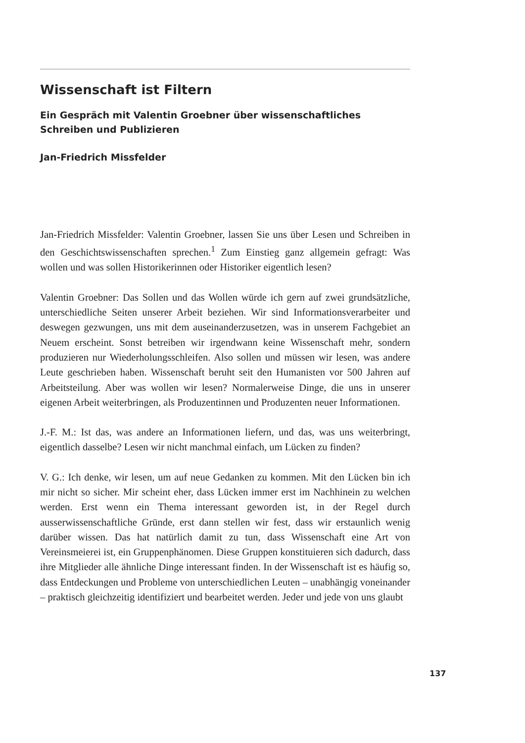Wissenschaft ist Filtern
Ein Gespräch mit Valentin Groebner über wissenschaftliches
Schreiben und Publizieren
Jan-Friedrich Missfelder
Jan-Friedrich Missfelder: Valentin Groebner, lassen Sie uns über Lesen und Schreiben in den Geschichtswissenschaften sprechen.<sup>1</sup> Zum Einstieg ganz allgemein gefragt: Was wollen und was sollen Historikerinnen oder Historiker eigentlich lesen?
Valentin Groebner: Das Sollen und das Wollen würde ich gern auf zwei grundsätzliche, unterschiedliche Seiten unserer Arbeit beziehen. Wir sind Informationsverarbeiter und deswegen gezwungen, uns mit dem auseinanderzusetzen, was in unserem Fachgebiet an Neuem erscheint. Sonst betreiben wir irgendwann keine Wissenschaft mehr, sondern produzieren nur Wiederholungsschleifen. Also sollen und müssen wir lesen, was andere Leute geschrieben haben. Wissenschaft beruht seit den Humanisten vor 500 Jahren auf Arbeitsteilung. Aber was wollen wir lesen? Normalerweise Dinge, die uns in unserer eigenen Arbeit weiterbringen, als Produzentinnen und Produzenten neuer Informationen.
J.-F. M.: Ist das, was andere an Informationen liefern, und das, was uns weiterbringt, eigentlich dasselbe? Lesen wir nicht manchmal einfach, um Lücken zu finden?
V. G.: Ich denke, wir lesen, um auf neue Gedanken zu kommen. Mit den Lücken bin ich mir nicht so sicher. Mir scheint eher, dass Lücken immer erst im Nachhinein zu welchen werden. Erst wenn ein Thema interessant geworden ist, in der Regel durch ausserwissenschaftliche Gründe, erst dann stellen wir fest, dass wir erstaunlich wenig darüber wissen. Das hat natürlich damit zu tun, dass Wissenschaft eine Art von Vereinsmeierei ist, ein Gruppenphänomen. Diese Gruppen konstituieren sich dadurch, dass ihre Mitglieder alle ähnliche Dinge interessant finden. In der Wissenschaft ist es häufig so, dass Entdeckungen und Probleme von unterschiedlichen Leuten – unabhängig voneinander – praktisch gleichzeitig identifiziert und bearbeitet werden. Jeder und jede von uns glaubt
137